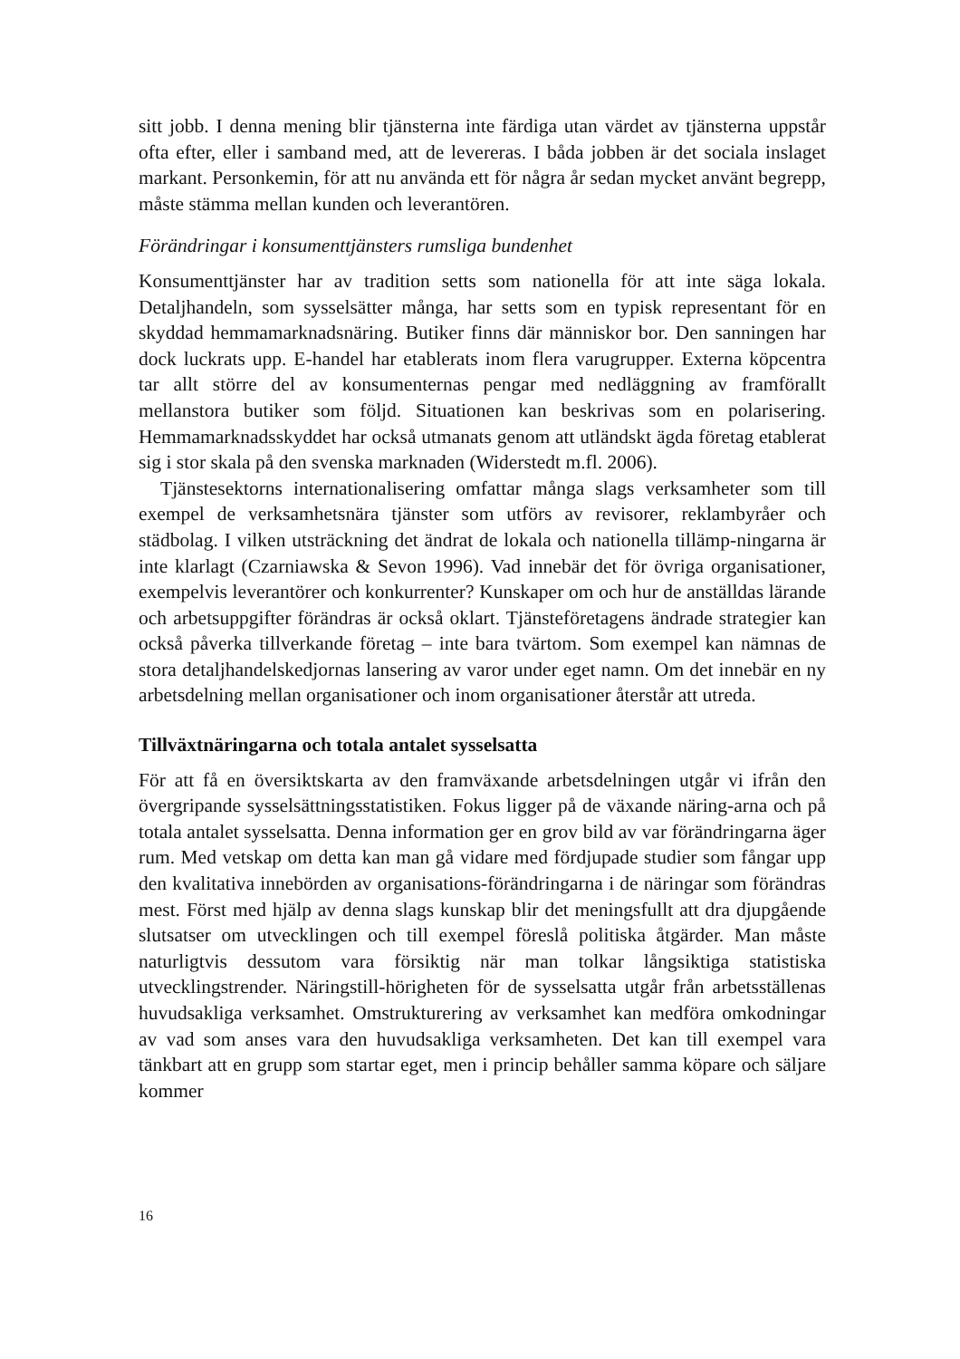sitt jobb. I denna mening blir tjänsterna inte färdiga utan värdet av tjänsterna uppstår ofta efter, eller i samband med, att de levereras. I båda jobben är det sociala inslaget markant. Personkemin, för att nu använda ett för några år sedan mycket använt begrepp, måste stämma mellan kunden och leverantören.
Förändringar i konsumenttjänsters rumsliga bundenhet
Konsumenttjänster har av tradition setts som nationella för att inte säga lokala. Detaljhandeln, som sysselsätter många, har setts som en typisk representant för en skyddad hemmamarknadsnäring. Butiker finns där människor bor. Den sanningen har dock luckrats upp. E-handel har etablerats inom flera varugrupper. Externa köpcentra tar allt större del av konsumenternas pengar med nedläggning av framförallt mellanstora butiker som följd. Situationen kan beskrivas som en polarisering. Hemmamarknadsskyddet har också utmanats genom att utländskt ägda företag etablerat sig i stor skala på den svenska marknaden (Widerstedt m.fl. 2006).
Tjänstesektorns internationalisering omfattar många slags verksamheter som till exempel de verksamhetsnära tjänster som utförs av revisorer, reklambyråer och städbolag. I vilken utsträckning det ändrat de lokala och nationella tillämp-ningarna är inte klarlagt (Czarniawska & Sevon 1996). Vad innebär det för övriga organisationer, exempelvis leverantörer och konkurrenter? Kunskaper om och hur de anställdas lärande och arbetsuppgifter förändras är också oklart. Tjänsteföretagens ändrade strategier kan också påverka tillverkande företag – inte bara tvärtom. Som exempel kan nämnas de stora detaljhandelskedjornas lansering av varor under eget namn. Om det innebär en ny arbetsdelning mellan organisationer och inom organisationer återstår att utreda.
Tillväxtnäringarna och totala antalet sysselsatta
För att få en översiktskarta av den framväxande arbetsdelningen utgår vi ifrån den övergripande sysselsättningsstatistiken. Fokus ligger på de växande näring-arna och på totala antalet sysselsatta. Denna information ger en grov bild av var förändringarna äger rum. Med vetskap om detta kan man gå vidare med fördjupade studier som fångar upp den kvalitativa innebörden av organisations-förändringarna i de näringar som förändras mest. Först med hjälp av denna slags kunskap blir det meningsfullt att dra djupgående slutsatser om utvecklingen och till exempel föreslå politiska åtgärder. Man måste naturligtvis dessutom vara försiktig när man tolkar långsiktiga statistiska utvecklingstrender. Näringstill-hörigheten för de sysselsatta utgår från arbetsställenas huvudsakliga verksamhet. Omstrukturering av verksamhet kan medföra omkodningar av vad som anses vara den huvudsakliga verksamheten. Det kan till exempel vara tänkbart att en grupp som startar eget, men i princip behåller samma köpare och säljare kommer
16